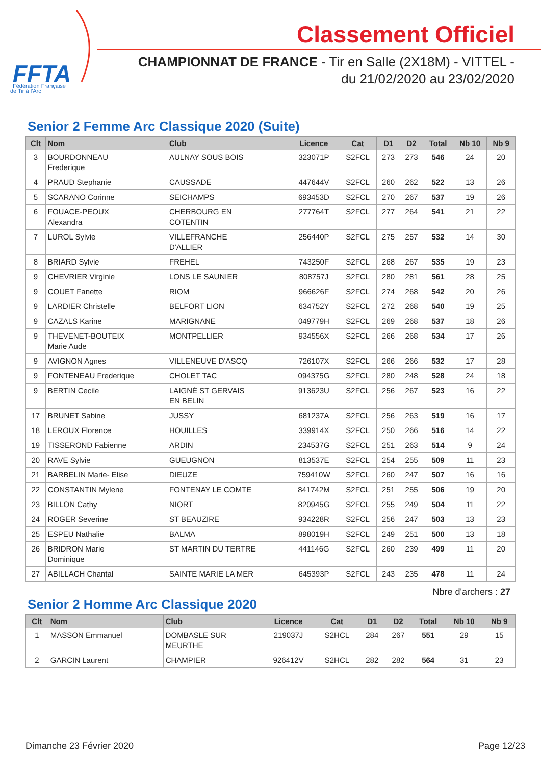FFTA
Fédération Française
de Tir à l'Arc
Classement Officiel
CHAMPIONNAT DE FRANCE - Tir en Salle (2X18M) - VITTEL -
du 21/02/2020 au 23/02/2020
Senior 2 Femme Arc Classique 2020 (Suite)
| Clt | Nom | Club | Licence | Cat | D1 | D2 | Total | Nb 10 | Nb 9 |
| --- | --- | --- | --- | --- | --- | --- | --- | --- | --- |
| 3 | BOURDONNEAU Frederique | AULNAY SOUS BOIS | 323071P | S2FCL | 273 | 273 | 546 | 24 | 20 |
| 4 | PRAUD Stephanie | CAUSSADE | 447644V | S2FCL | 260 | 262 | 522 | 13 | 26 |
| 5 | SCARANO Corinne | SEICHAMPS | 693453D | S2FCL | 270 | 267 | 537 | 19 | 26 |
| 6 | FOUACE-PEOUX Alexandra | CHERBOURG EN COTENTIN | 277764T | S2FCL | 277 | 264 | 541 | 21 | 22 |
| 7 | LUROL Sylvie | VILLEFRANCHE D'ALLIER | 256440P | S2FCL | 275 | 257 | 532 | 14 | 30 |
| 8 | BRIARD Sylvie | FREHEL | 743250F | S2FCL | 268 | 267 | 535 | 19 | 23 |
| 9 | CHEVRIER Virginie | LONS LE SAUNIER | 808757J | S2FCL | 280 | 281 | 561 | 28 | 25 |
| 9 | COUET Fanette | RIOM | 966626F | S2FCL | 274 | 268 | 542 | 20 | 26 |
| 9 | LARDIER Christelle | BELFORT LION | 634752Y | S2FCL | 272 | 268 | 540 | 19 | 25 |
| 9 | CAZALS Karine | MARIGNANE | 049779H | S2FCL | 269 | 268 | 537 | 18 | 26 |
| 9 | THEVENET-BOUTEIX Marie Aude | MONTPELLIER | 934556X | S2FCL | 266 | 268 | 534 | 17 | 26 |
| 9 | AVIGNON Agnes | VILLENEUVE D'ASCQ | 726107X | S2FCL | 266 | 266 | 532 | 17 | 28 |
| 9 | FONTENEAU Frederique | CHOLET TAC | 094375G | S2FCL | 280 | 248 | 528 | 24 | 18 |
| 9 | BERTIN Cecile | LAIGNÉ ST GERVAIS EN BELIN | 913623U | S2FCL | 256 | 267 | 523 | 16 | 22 |
| 17 | BRUNET Sabine | JUSSY | 681237A | S2FCL | 256 | 263 | 519 | 16 | 17 |
| 18 | LEROUX Florence | HOUILLES | 339914X | S2FCL | 250 | 266 | 516 | 14 | 22 |
| 19 | TISSEROND Fabienne | ARDIN | 234537G | S2FCL | 251 | 263 | 514 | 9 | 24 |
| 20 | RAVE Sylvie | GUEUGNON | 813537E | S2FCL | 254 | 255 | 509 | 11 | 23 |
| 21 | BARBELIN Marie- Elise | DIEUZE | 759410W | S2FCL | 260 | 247 | 507 | 16 | 16 |
| 22 | CONSTANTIN Mylene | FONTENAY LE COMTE | 841742M | S2FCL | 251 | 255 | 506 | 19 | 20 |
| 23 | BILLON Cathy | NIORT | 820945G | S2FCL | 255 | 249 | 504 | 11 | 22 |
| 24 | ROGER Severine | ST BEAUZIRE | 934228R | S2FCL | 256 | 247 | 503 | 13 | 23 |
| 25 | ESPEU Nathalie | BALMA | 898019H | S2FCL | 249 | 251 | 500 | 13 | 18 |
| 26 | BRIDRON Marie Dominique | ST MARTIN DU TERTRE | 441146G | S2FCL | 260 | 239 | 499 | 11 | 20 |
| 27 | ABILLACH Chantal | SAINTE MARIE LA MER | 645393P | S2FCL | 243 | 235 | 478 | 11 | 24 |
Nbre d'archers : 27
Senior 2 Homme Arc Classique 2020
| Clt | Nom | Club | Licence | Cat | D1 | D2 | Total | Nb 10 | Nb 9 |
| --- | --- | --- | --- | --- | --- | --- | --- | --- | --- |
| 1 | MASSON Emmanuel | DOMBASLE SUR MEURTHE | 219037J | S2HCL | 284 | 267 | 551 | 29 | 15 |
| 2 | GARCIN Laurent | CHAMPIER | 926412V | S2HCL | 282 | 282 | 564 | 31 | 23 |
Dimanche 23 Février 2020 Page 12/23